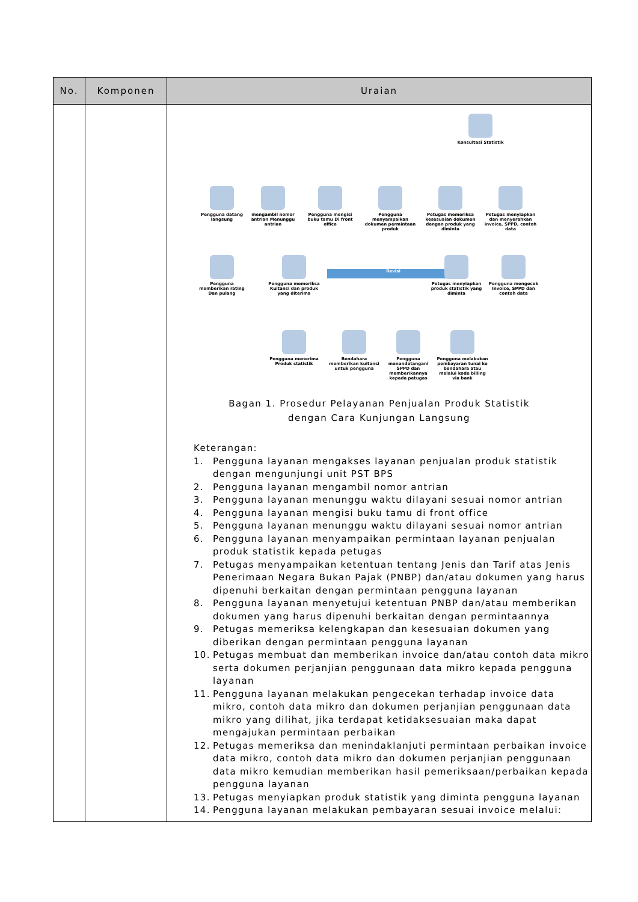| No. | Komponen | Uraian |
| --- | --- | --- |
| | | Konsultasi Statistik Pengguna datang langsung mengambil nomor antrian Menunggu antrian Pengguna mengisi buku tamu Di front office Pengguna menyampaikan dokumen permintaan produk Petugas memeriksa kesesuaian dokumen dengan produk yang diminta Petugas menyiapkan dan menyerahkan invoice, SPPD, contoh data Pengguna memberikan rating Dan pulang Pengguna memeriksa Kuitansi dan produk yang diterima Revisi Petugas menyiapkan produk statistik yang diminta Pengguna mengecek Invoice, SPPD dan contoh data Pengguna menerima Produk statistik Bendahara memberikan kuitansi untuk pengguna Pengguna menandatangani SPPD dan memberikannya kepada petugas Pengguna melakukan pembayaran tunai ke bendahara atau melalui kode billing via bank Bagan 1. Prosedur Pelayanan Penjualan Produk Statistik dengan Cara Kunjungan Langsung Keterangan: 1. Pengguna layanan mengakses layanan penjualan produk statistik dengan mengunjungi unit PST BPS 2. Pengguna layanan mengambil nomor antrian 3. Pengguna layanan menunggu waktu dilayani sesuai nomor antrian 4. Pengguna layanan mengisi buku tamu di front office 5. Pengguna layanan menunggu waktu dilayani sesuai nomor antrian 6. Pengguna layanan menyampaikan permintaan layanan penjualan produk statistik kepada petugas 7. Petugas menyampaikan ketentuan tentang Jenis dan Tarif atas Jenis Penerimaan Negara Bukan Pajak (PNBP) dan/atau dokumen yang harus dipenuhi berkaitan dengan permintaan pengguna layanan 8. Pengguna layanan menyetujui ketentuan PNBP dan/atau memberikan dokumen yang harus dipenuhi berkaitan dengan permintaannya 9. Petugas memeriksa kelengkapan dan kesesuaian dokumen yang diberikan dengan permintaan pengguna layanan 10. Petugas membuat dan memberikan invoice dan/atau contoh data mikro serta dokumen perjanjian penggunaan data mikro kepada pengguna layanan 11. Pengguna layanan melakukan pengecekan terhadap invoice data mikro, contoh data mikro dan dokumen perjanjian penggunaan data mikro yang dilihat, jika terdapat ketidaksesuaian maka dapat mengajukan permintaan perbaikan 12. Petugas memeriksa dan menindaklanjuti permintaan perbaikan invoice data mikro, contoh data mikro dan dokumen perjanjian penggunaan data mikro kemudian memberikan hasil pemeriksaan/perbaikan kepada pengguna layanan 13. Petugas menyiapkan produk statistik yang diminta pengguna layanan 14. Pengguna layanan melakukan pembayaran sesuai invoice melalui: |